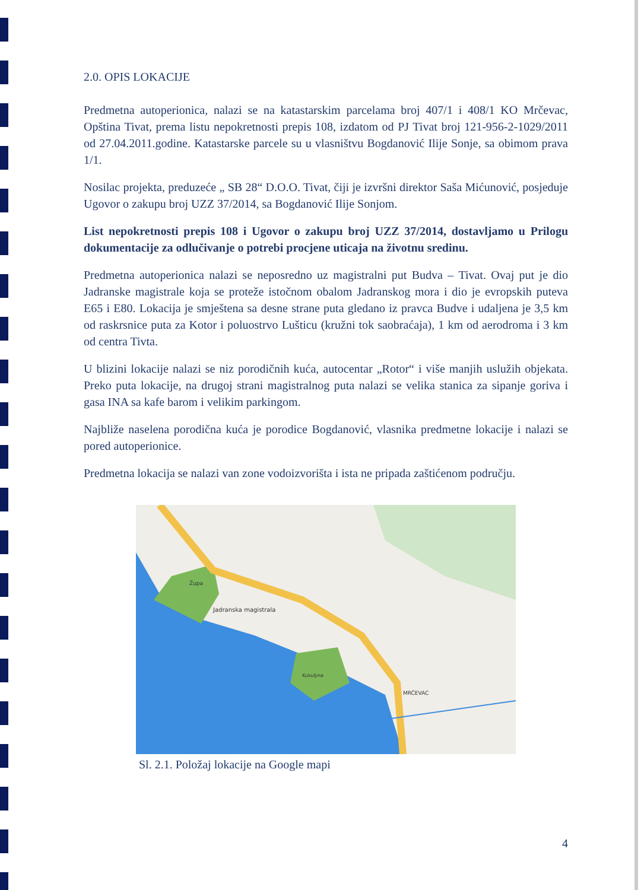2.0. OPIS LOKACIJE
Predmetna autoperionica, nalazi se na katastarskim parcelama broj 407/1 i 408/1 KO Mrčevac, Opština Tivat, prema listu nepokretnosti prepis 108, izdatom od PJ Tivat broj 121-956-2-1029/2011 od 27.04.2011.godine. Katastarske parcele su u vlasništvu Bogdanović Ilije Sonje, sa obimom prava 1/1.
Nosilac projekta, preduzeće „ SB 28“ D.O.O. Tivat, čiji je izvršni direktor Saša Mićunović, posjeduje Ugovor o zakupu broj UZZ 37/2014, sa Bogdanović Ilije Sonjom.
List nepokretnosti prepis 108 i Ugovor o zakupu broj UZZ 37/2014, dostavljamo u Prilogu dokumentacije za odlučivanje o potrebi procjene uticaja na životnu sredinu.
Predmetna autoperionica nalazi se neposredno uz magistralni put Budva – Tivat. Ovaj put je dio Jadranske magistrale koja se proteže istočnom obalom Jadranskog mora i dio je evropskih puteva E65 i E80. Lokacija je smještena sa desne strane puta gledano iz pravca Budve i udaljena je 3,5 km od raskrsnice puta za Kotor i poluostrvo Lušticu (kružni tok saobraćaja), 1 km od aerodroma i 3 km od centra Tivta.
U blizini lokacije nalazi se niz porodičnih kuća, autocentar „Rotor“ i više manjih uslužih objekata. Preko puta lokacije, na drugoj strani magistralnog puta nalazi se velika stanica za sipanje goriva i gasa INA sa kafe barom i velikim parkingom.
Najbliže naselena porodična kuća je porodice Bogdanović, vlasnika predmetne lokacije i nalazi se pored autoperionice.
Predmetna lokacija se nalazi van zone vodoizvorišta i ista ne pripada zaštićenom području.
Jadranska magistrala
MRČEVAC
Župa
Kukuljina
Sl. 2.1. Položaj lokacije na Google mapi
4